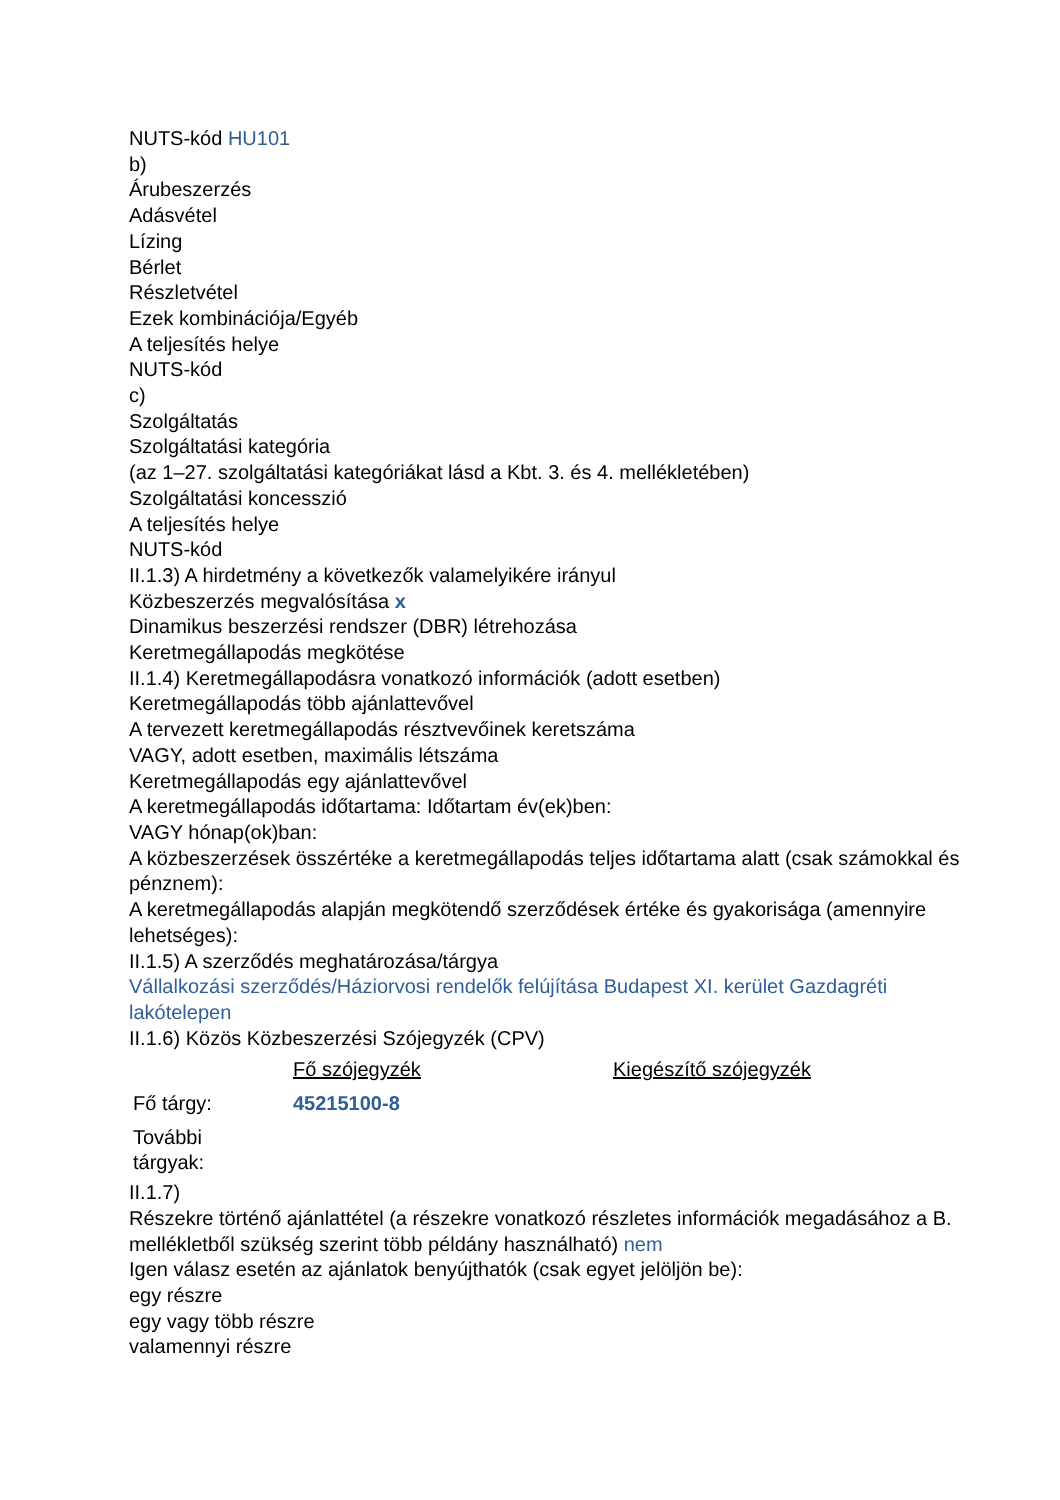NUTS-kód HU101
b)
Árubeszerzés
Adásvétel
Lízing
Bérlet
Részletvétel
Ezek kombinációja/Egyéb
A teljesítés helye
NUTS-kód
c)
Szolgáltatás
Szolgáltatási kategória
(az 1–27. szolgáltatási kategóriákat lásd a Kbt. 3. és 4. mellékletében)
Szolgáltatási koncesszió
A teljesítés helye
NUTS-kód
II.1.3) A hirdetmény a következők valamelyikére irányul
Közbeszerzés megvalósítása x
Dinamikus beszerzési rendszer (DBR) létrehozása
Keretmegállapodás megkötése
II.1.4) Keretmegállapodásra vonatkozó információk (adott esetben)
Keretmegállapodás több ajánlattevővel
A tervezett keretmegállapodás résztvevőinek keretszáma
VAGY, adott esetben, maximális létszáma
Keretmegállapodás egy ajánlattevővel
A keretmegállapodás időtartama: Időtartam év(ek)ben:
VAGY hónap(ok)ban:
A közbeszerzések összértéke a keretmegállapodás teljes időtartama alatt (csak számokkal és pénznem):
A keretmegállapodás alapján megkötendő szerződések értéke és gyakorisága (amennyire lehetséges):
II.1.5) A szerződés meghatározása/tárgya
Vállalkozási szerződés/Háziorvosi rendelők felújítása Budapest XI. kerület Gazdagréti lakótelepen
II.1.6) Közös Közbeszerzési Szójegyzék (CPV)
| | Fő szójegyzék | Kiegészítő szójegyzék |
| Fő tárgy: | 45215100-8 | |
| További tárgyak: | | |
II.1.7)
Részekre történő ajánlattétel (a részekre vonatkozó részletes információk megadásához a B. mellékletből szükség szerint több példány használható) nem
Igen válasz esetén az ajánlatok benyújthatók (csak egyet jelöljön be):
egy részre
egy vagy több részre
valamennyi részre